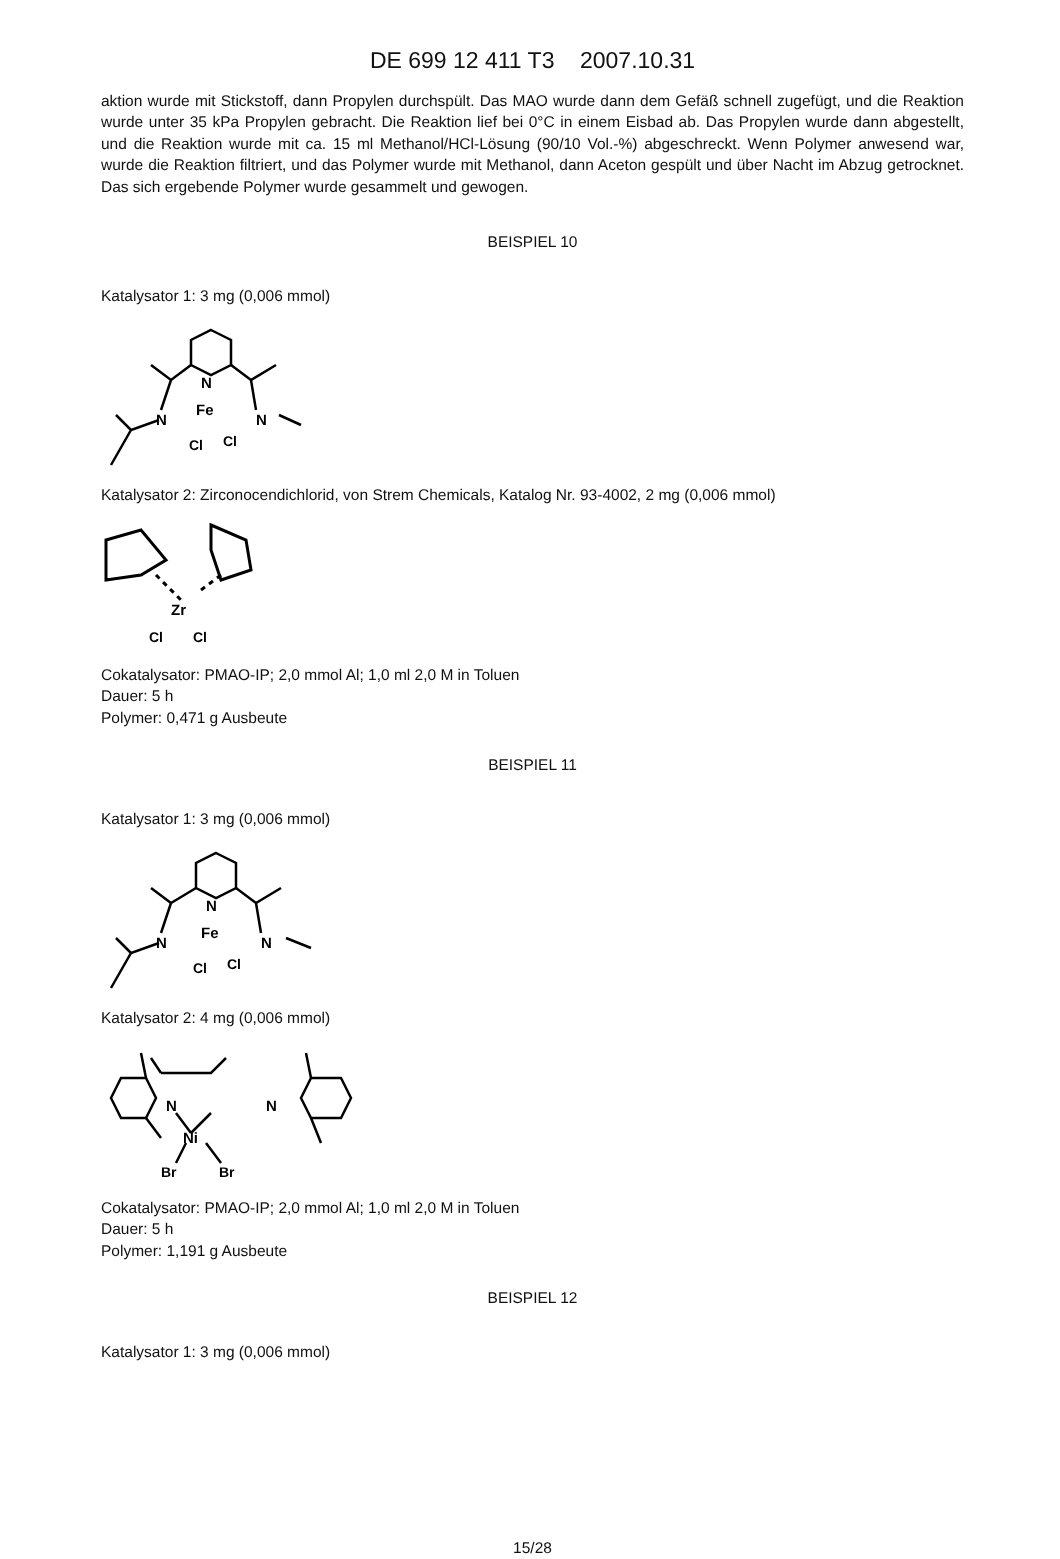DE 699 12 411 T3 2007.10.31
aktion wurde mit Stickstoff, dann Propylen durchspült. Das MAO wurde dann dem Gefäß schnell zugefügt, und die Reaktion wurde unter 35 kPa Propylen gebracht. Die Reaktion lief bei 0°C in einem Eisbad ab. Das Propylen wurde dann abgestellt, und die Reaktion wurde mit ca. 15 ml Methanol/HCl-Lösung (90/10 Vol.-%) abgeschreckt. Wenn Polymer anwesend war, wurde die Reaktion filtriert, und das Polymer wurde mit Methanol, dann Aceton gespült und über Nacht im Abzug getrocknet. Das sich ergebende Polymer wurde gesammelt und gewogen.
BEISPIEL 10
Katalysator 1: 3 mg (0,006 mmol)
N
Fe
N
N
Cl
Cl
Katalysator 2: Zirconocendichlorid, von Strem Chemicals, Katalog Nr. 93-4002, 2 mg (0,006 mmol)
Zr
Cl
Cl
Cokatalysator: PMAO-IP; 2,0 mmol Al; 1,0 ml 2,0 M in Toluen
Dauer: 5 h
Polymer: 0,471 g Ausbeute
BEISPIEL 11
Katalysator 1: 3 mg (0,006 mmol)
N
Fe
N
N
Cl
Cl
Katalysator 2: 4 mg (0,006 mmol)
N
N
Ni
Br
Br
Cokatalysator: PMAO-IP; 2,0 mmol Al; 1,0 ml 2,0 M in Toluen
Dauer: 5 h
Polymer: 1,191 g Ausbeute
BEISPIEL 12
Katalysator 1: 3 mg (0,006 mmol)
15/28